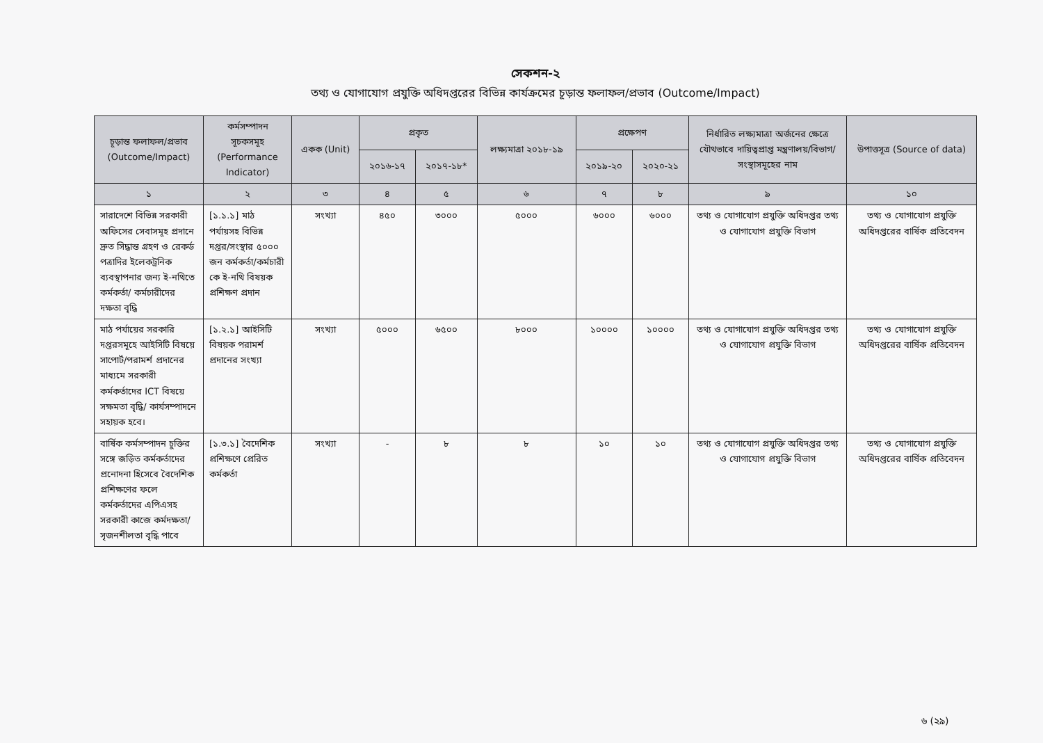সেকশন-২
তথ্য ও যোগাযোগ প্রযুক্তি অধিদপ্তরের বিভিন্ন কার্যক্রমের চূড়ান্ত ফলাফল/প্রভাব (Outcome/Impact)
| চূড়ান্ত ফলাফল/প্রভাব (Outcome/Impact) | কর্মসম্পাদন সূচকসমূহ (Performance Indicator) | একক (Unit) | প্রকৃত | | লক্ষ্যমাত্রা ২০১৮-১৯ | প্রক্ষেপণ | | নির্ধারিত লক্ষ্যমাত্রা অর্জনের ক্ষেত্রে যৌথভাবে দায়িত্বপ্রাপ্ত মন্ত্রণালয়/বিভাগ/ সংস্থাসমূহের নাম | উপাত্তসূত্র (Source of data) |
| --- | --- | --- | --- | --- | --- | --- | --- | --- | --- |
| | | | ২০১৬-১৭ | ২০১৭-১৮* | | ২০১৯-২০ | ২০২০-২১ | | |
| ১ | ২ | ৩ | ৪ | ৫ | ৬ | ৭ | ৮ | ৯ | ১০ |
| সারাদেশে বিভিন্ন সরকারী অফিসের সেবাসমূহ প্রদানে দ্রুত সিদ্ধান্ত গ্রহণ ও রেকর্ড পত্রাদির ইলেকট্রনিক ব্যবস্থাপনার জন্য ই-নথিতে কর্মকর্তা/ কর্মচারীদের দক্ষতা বৃদ্ধি | [১.১.১] মাঠ পর্যায়সহ বিভিন্ন দপ্তর/সংস্থার ৫০০০ জন কর্মকর্তা/কর্মচারী কে ই-নথি বিষয়ক প্রশিক্ষণ প্রদান | সংখ্যা | ৪৫০ | ৩০০০ | ৫০০০ | ৬০০০ | ৬০০০ | তথ্য ও যোগাযোগ প্রযুক্তি অধিদপ্তর তথ্য ও যোগাযোগ প্রযুক্তি বিভাগ | তথ্য ও যোগাযোগ প্রযুক্তি অধিদপ্তরের বার্ষিক প্রতিবেদন |
| মাঠ পর্যায়ের সরকারি দপ্তরসমূহে আইসিটি বিষয়ে সাপোর্ট/পরামর্শ প্রদানের মাধ্যমে সরকারী কর্মকর্তাদের ICT বিষয়ে সক্ষমতা বৃদ্ধি/ কার্যসম্পাদনে সহায়ক হবে। | [১.২.১] আইসিটি বিষয়ক পরামর্শ প্রদানের সংখ্যা | সংখ্যা | ৫০০০ | ৬৫০০ | ৮০০০ | ১০০০০ | ১০০০০ | তথ্য ও যোগাযোগ প্রযুক্তি অধিদপ্তর তথ্য ও যোগাযোগ প্রযুক্তি বিভাগ | তথ্য ও যোগাযোগ প্রযুক্তি অধিদপ্তরের বার্ষিক প্রতিবেদন |
| বার্ষিক কর্মসম্পাদন চুক্তির সঙ্গে জড়িত কর্মকর্তাদের প্রনোদনা হিসেবে বৈদেশিক প্রশিক্ষণের ফলে কর্মকর্তাদের এপিএসহ সরকারী কাজে কর্মদক্ষতা/সৃজনশীলতা বৃদ্ধি পাবে | [১.৩.১] বৈদেশিক প্রশিক্ষণে প্রেরিত কর্মকর্তা | সংখ্যা | - | ৮ | ৮ | ১০ | ১০ | তথ্য ও যোগাযোগ প্রযুক্তি অধিদপ্তর তথ্য ও যোগাযোগ প্রযুক্তি বিভাগ | তথ্য ও যোগাযোগ প্রযুক্তি অধিদপ্তরের বার্ষিক প্রতিবেদন |
৬ (২৯)